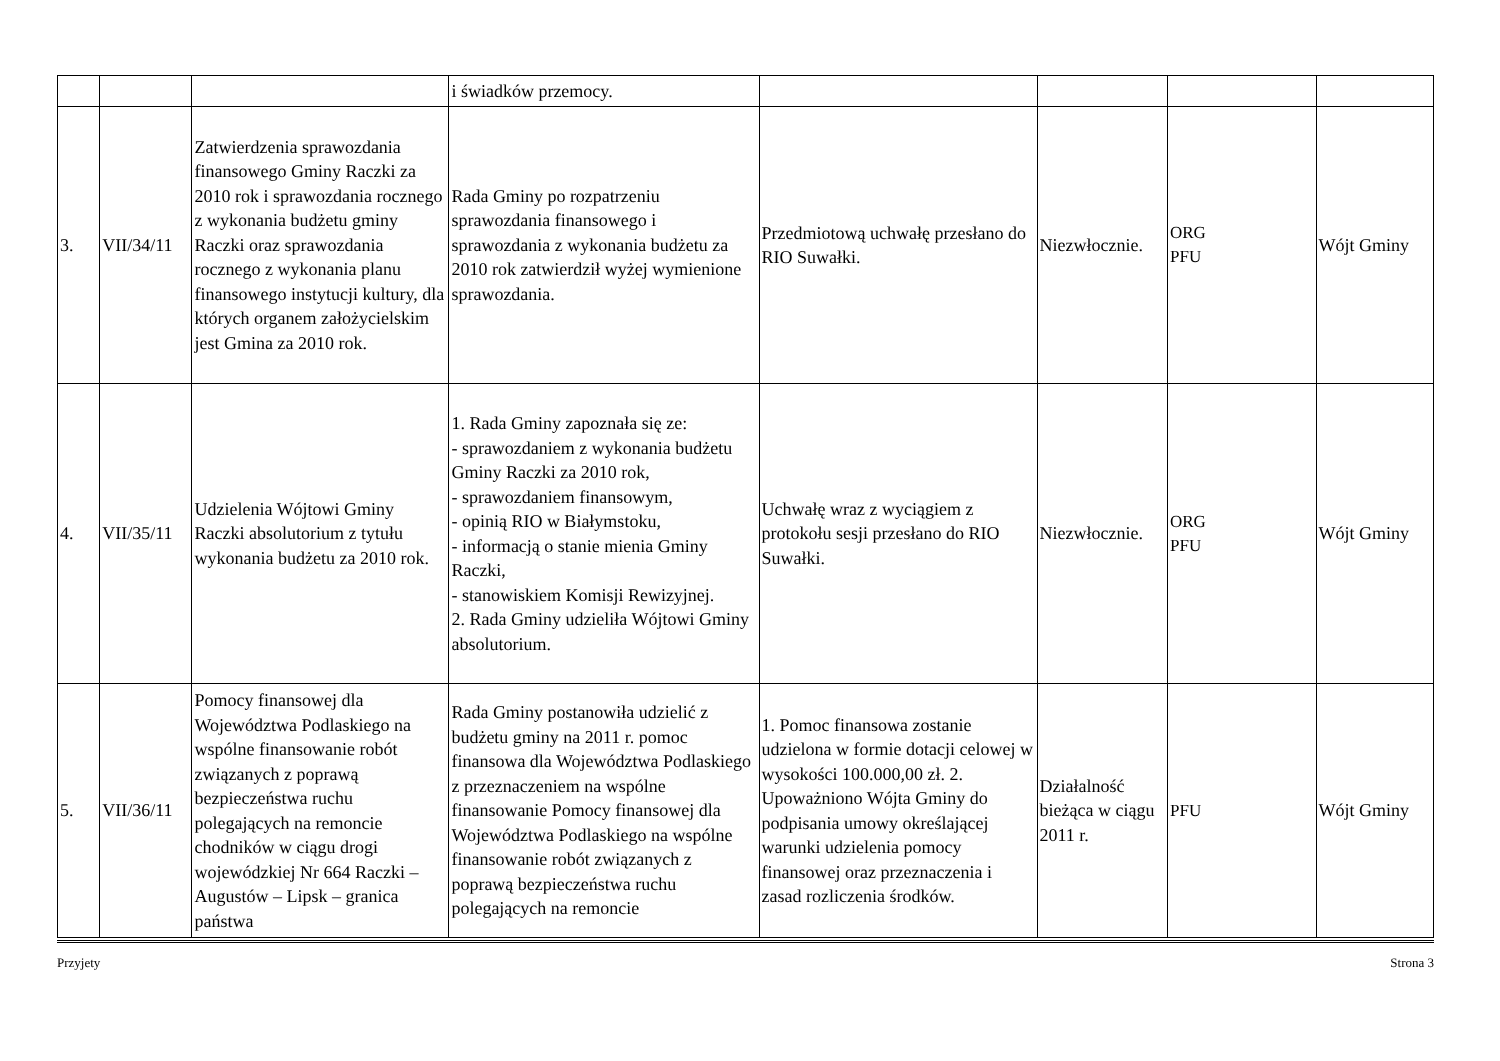| | | | i świadków przemocy. | | | | |
| 3. | VII/34/11 | Zatwierdzenia sprawozdania finansowego Gminy Raczki za 2010 rok i sprawozdania rocznego z wykonania budżetu gminy Raczki oraz sprawozdania rocznego z wykonania planu finansowego instytucji kultury, dla których organem założycielskim jest Gmina za 2010 rok. | Rada Gminy po rozpatrzeniu sprawozdania finansowego i sprawozdania z wykonania budżetu za 2010 rok zatwierdził wyżej wymienione sprawozdania. | Przedmiotową uchwałę przesłano do RIO Suwałki. | Niezwłocznie. | ORG PFU | Wójt Gminy |
| 4. | VII/35/11 | Udzielenia Wójtowi Gminy Raczki absolutorium z tytułu wykonania budżetu za 2010 rok. | 1. Rada Gminy zapoznała się ze: - sprawozdaniem z wykonania budżetu Gminy Raczki za 2010 rok, - sprawozdaniem finansowym, - opinią RIO w Białymstoku, - informacją o stanie mienia Gminy Raczki, - stanowiskiem Komisji Rewizyjnej. 2. Rada Gminy udzieliła Wójtowi Gminy absolutorium. | Uchwałę wraz z wyciągiem z protokołu sesji przesłano do RIO Suwałki. | Niezwłocznie. | ORG PFU | Wójt Gminy |
| 5. | VII/36/11 | Pomocy finansowej dla Województwa Podlaskiego na wspólne finansowanie robót związanych z poprawą bezpieczeństwa ruchu polegających na remoncie chodników w ciągu drogi wojewódzkiej Nr 664 Raczki – Augustów – Lipsk – granica państwa | Rada Gminy postanowiła udzielić z budżetu gminy na 2011 r. pomoc finansowa dla Województwa Podlaskiego z przeznaczeniem na wspólne finansowanie Pomocy finansowej dla Województwa Podlaskiego na wspólne finansowanie robót związanych z poprawą bezpieczeństwa ruchu polegających na remoncie | 1. Pomoc finansowa zostanie udzielona w formie dotacji celowej w wysokości 100.000,00 zł. 2. Upoważniono Wójta Gminy do podpisania umowy określającej warunki udzielenia pomocy finansowej oraz przeznaczenia i zasad rozliczenia środków. | Działalność bieżąca w ciągu 2011 r. | PFU | Wójt Gminy |
Przyjety Strona 3